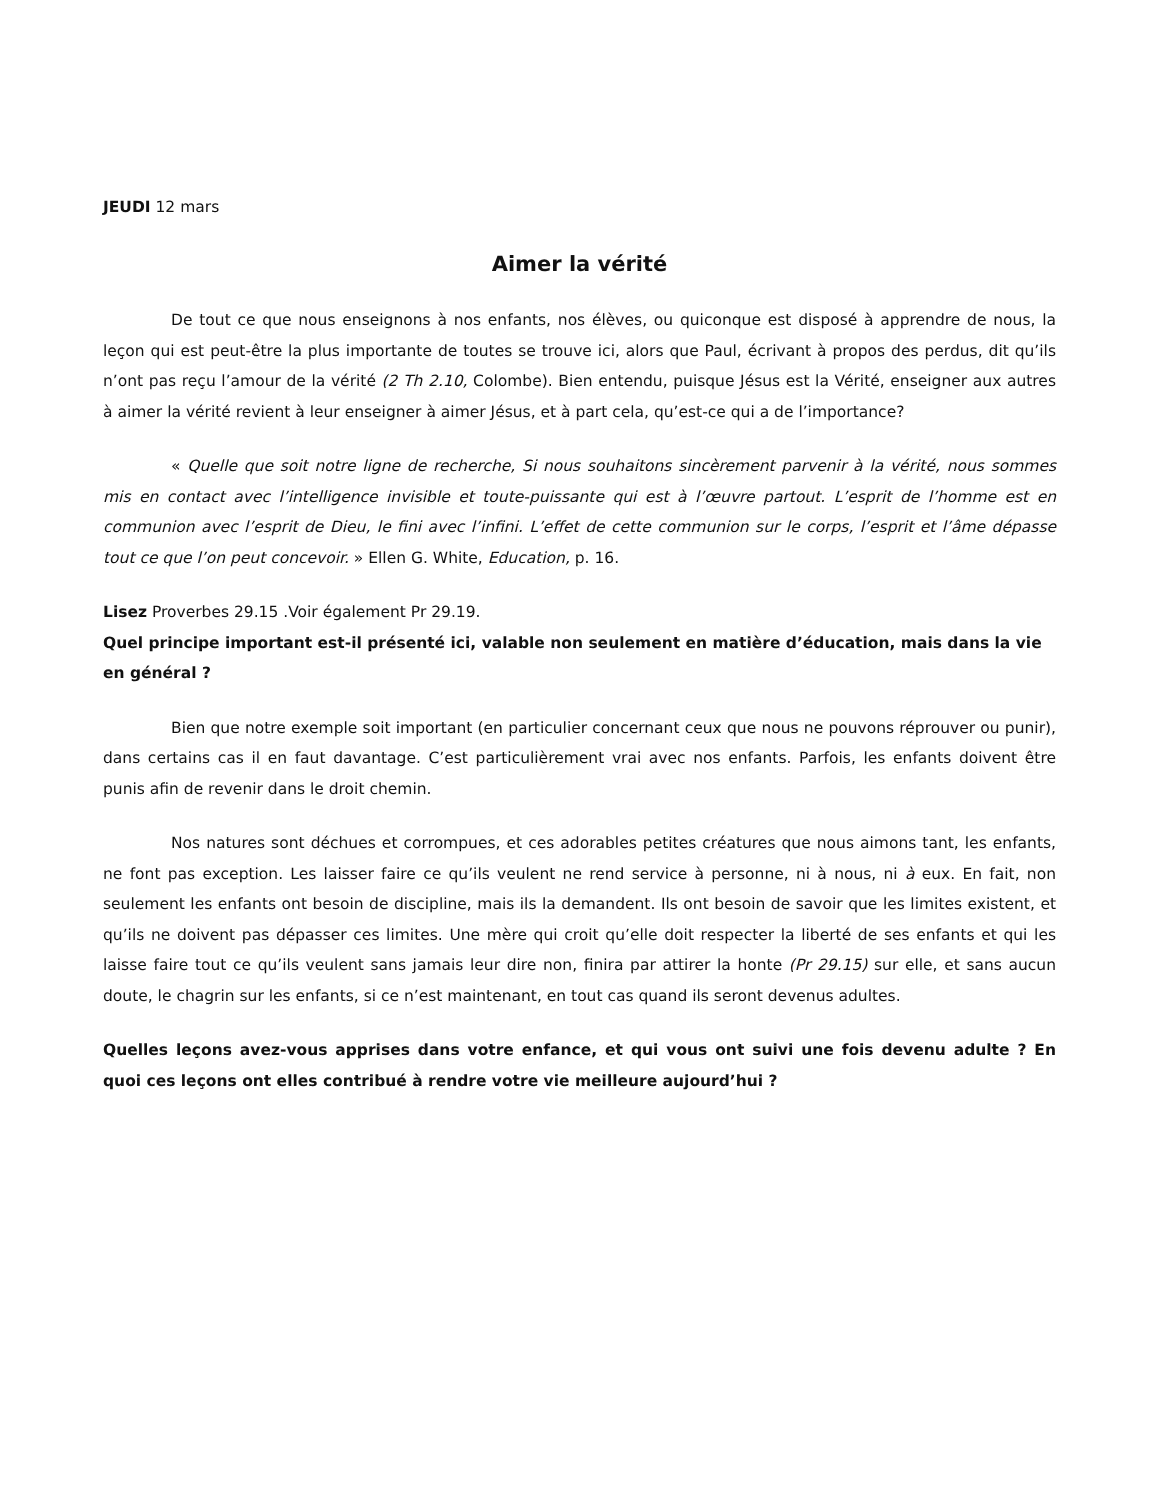JEUDI 12 mars
Aimer la vérité
De tout ce que nous enseignons à nos enfants, nos élèves, ou quiconque est disposé à apprendre de nous, la leçon qui est peut-être la plus importante de toutes se trouve ici, alors que Paul, écrivant à propos des perdus, dit qu’ils n’ont pas reçu l’amour de la vérité (2 Th 2.10, Colombe). Bien entendu, puisque Jésus est la Vérité, enseigner aux autres à aimer la vérité revient à leur enseigner à aimer Jésus, et à part cela, qu’est-ce qui a de l’importance?
« Quelle que soit notre ligne de recherche, Si nous souhaitons sincèrement parvenir à la vérité, nous sommes mis en contact avec l’intelligence invisible et toute-puissante qui est à l’œuvre partout. L’esprit de l’homme est en communion avec l’esprit de Dieu, le fini avec l’infini. L’effet de cette communion sur le corps, l’esprit et l’âme dépasse tout ce que l’on peut concevoir. » Ellen G. White, Education, p. 16.
Lisez Proverbes 29.15 .Voir également Pr 29.19.
Quel principe important est-il présenté ici, valable non seulement en matière d’éducation, mais dans la vie en général ?
Bien que notre exemple soit important (en particulier concernant ceux que nous ne pouvons réprouver ou punir), dans certains cas il en faut davantage. C’est particulièrement vrai avec nos enfants. Parfois, les enfants doivent être punis afin de revenir dans le droit chemin.
Nos natures sont déchues et corrompues, et ces adorables petites créatures que nous aimons tant, les enfants, ne font pas exception. Les laisser faire ce qu’ils veulent ne rend service à personne, ni à nous, ni à eux. En fait, non seulement les enfants ont besoin de discipline, mais ils la demandent. Ils ont besoin de savoir que les limites existent, et qu’ils ne doivent pas dépasser ces limites. Une mère qui croit qu’elle doit respecter la liberté de ses enfants et qui les laisse faire tout ce qu’ils veulent sans jamais leur dire non, finira par attirer la honte (Pr 29.15) sur elle, et sans aucun doute, le chagrin sur les enfants, si ce n’est maintenant, en tout cas quand ils seront devenus adultes.
Quelles leçons avez-vous apprises dans votre enfance, et qui vous ont suivi une fois devenu adulte ? En quoi ces leçons ont elles contribué à rendre votre vie meilleure aujourd’hui ?